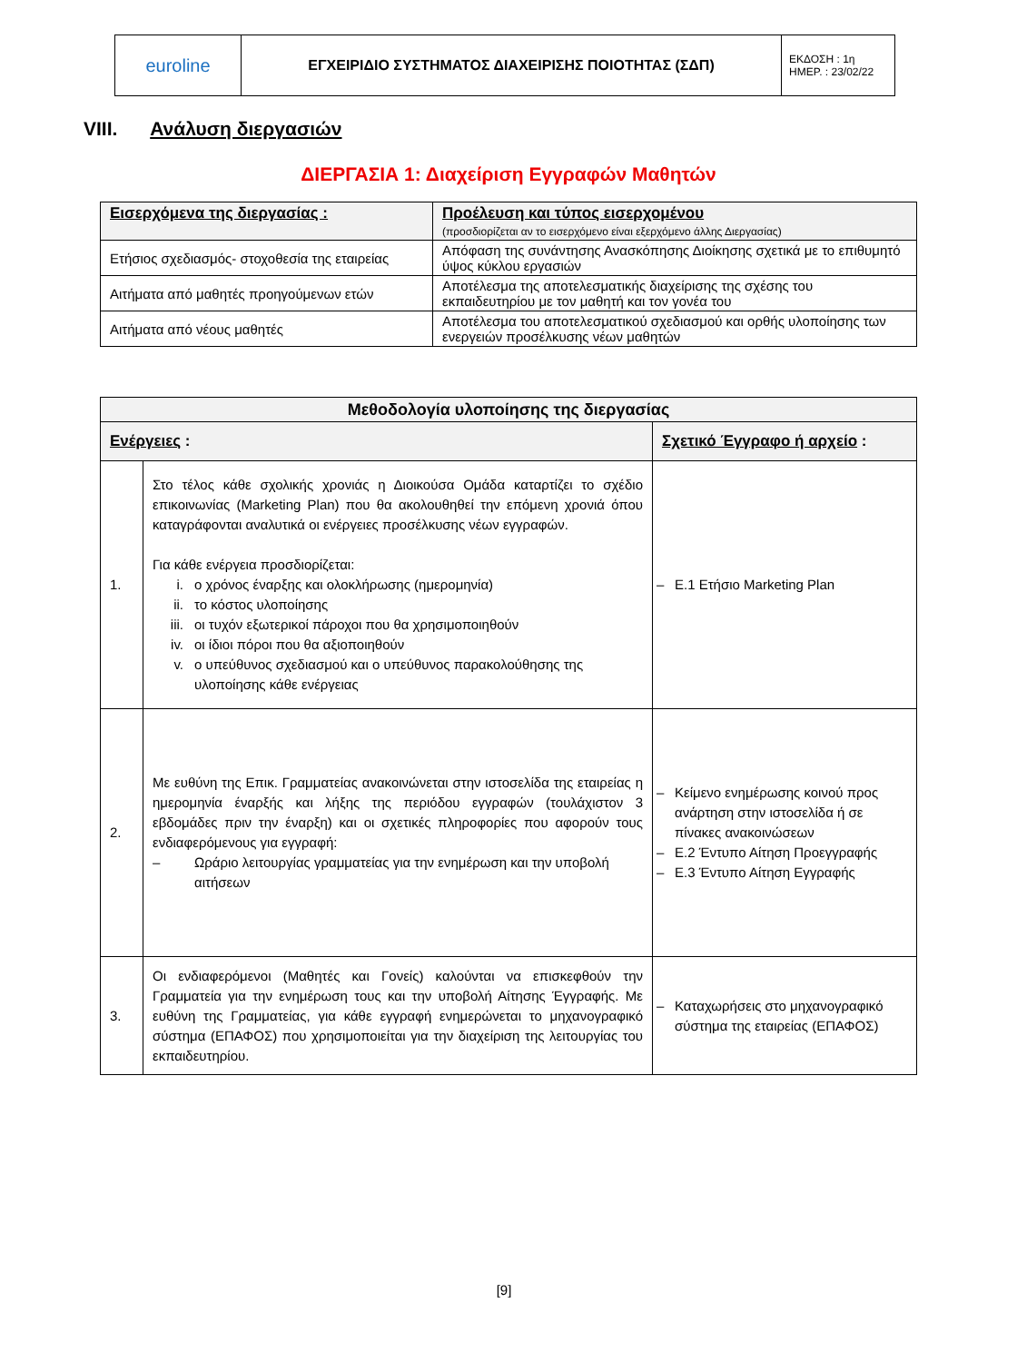| euroline | ΕΓΧΕΙΡΙΔΙΟ ΣΥΣΤΗΜΑΤΟΣ ΔΙΑΧΕΙΡΙΣΗΣ ΠΟΙΟΤΗΤΑΣ (ΣΔΠ) | ΕΚΔΟΣΗ : 1η ΗΜΕΡ. : 23/02/22 |
VIII. Ανάλυση διεργασιών
ΔΙΕΡΓΑΣΙΑ 1: Διαχείριση Εγγραφών Μαθητών
| Εισερχόμενα της διεργασίας : | Προέλευση και τύπος εισερχομένου (προσδιορίζεται αν το εισερχόμενο είναι εξερχόμενο άλλης Διεργασίας) |
| Ετήσιος σχεδιασμός- στοχοθεσία της εταιρείας | Απόφαση της συνάντησης Ανασκόπησης Διοίκησης σχετικά με το επιθυμητό ύψος κύκλου εργασιών |
| Αιτήματα από μαθητές προηγούμενων ετών | Αποτέλεσμα της αποτελεσματικής διαχείρισης της σχέσης του εκπαιδευτηρίου με τον μαθητή και τον γονέα του |
| Αιτήματα από νέους μαθητές | Αποτέλεσμα του αποτελεσματικού σχεδιασμού και ορθής υλοποίησης των ενεργειών προσέλκυσης νέων μαθητών |
| Μεθοδολογία υλοποίησης της διεργασίας | | |
| Ενέργειες : | | Σχετικό Έγγραφο ή αρχείο : |
| 1. | Στο τέλος κάθε σχολικής χρονιάς η Διοικούσα Ομάδα καταρτίζει το σχέδιο επικοινωνίας (Marketing Plan) που θα ακολουθηθεί την επόμενη χρονιά όπου καταγράφονται αναλυτικά οι ενέργειες προσέλκυσης νέων εγγραφών. Για κάθε ενέργεια προσδιορίζεται: i. ο χρόνος έναρξης και ολοκλήρωσης (ημερομηνία) ii. το κόστος υλοποίησης iii. οι τυχόν εξωτερικοί πάροχοι που θα χρησιμοποιηθούν iv. οι ίδιοι πόροι που θα αξιοποιηθούν v. ο υπεύθυνος σχεδιασμού και ο υπεύθυνος παρακολούθησης της υλοποίησης κάθε ενέργειας | – Ε.1 Ετήσιο Marketing Plan |
| 2. | Με ευθύνη της Επικ. Γραμματείας ανακοινώνεται στην ιστοσελίδα της εταιρείας η ημερομηνία έναρξής και λήξης της περιόδου εγγραφών (τουλάχιστον 3 εβδομάδες πριν την έναρξη) και οι σχετικές πληροφορίες που αφορούν τους ενδιαφερόμενους για εγγραφή: – Ωράριο λειτουργίας γραμματείας για την ενημέρωση και την υποβολή αιτήσεων | – Κείμενο ενημέρωσης κοινού προς ανάρτηση στην ιστοσελίδα ή σε πίνακες ανακοινώσεων – Ε.2 Έντυπο Αίτηση Προεγγραφής – Ε.3 Έντυπο Αίτηση Εγγραφής |
| 3. | Οι ενδιαφερόμενοι (Μαθητές και Γονείς) καλούνται να επισκεφθούν την Γραμματεία για την ενημέρωση τους και την υποβολή Αίτησης Έγγραφής. Με ευθύνη της Γραμματείας, για κάθε εγγραφή ενημερώνεται το μηχανογραφικό σύστημα (ΕΠΑΦΟΣ) που χρησιμοποιείται για την διαχείριση της λειτουργίας του εκπαιδευτηρίου. | – Καταχωρήσεις στο μηχανογραφικό σύστημα της εταιρείας (ΕΠΑΦΟΣ) |
[9]